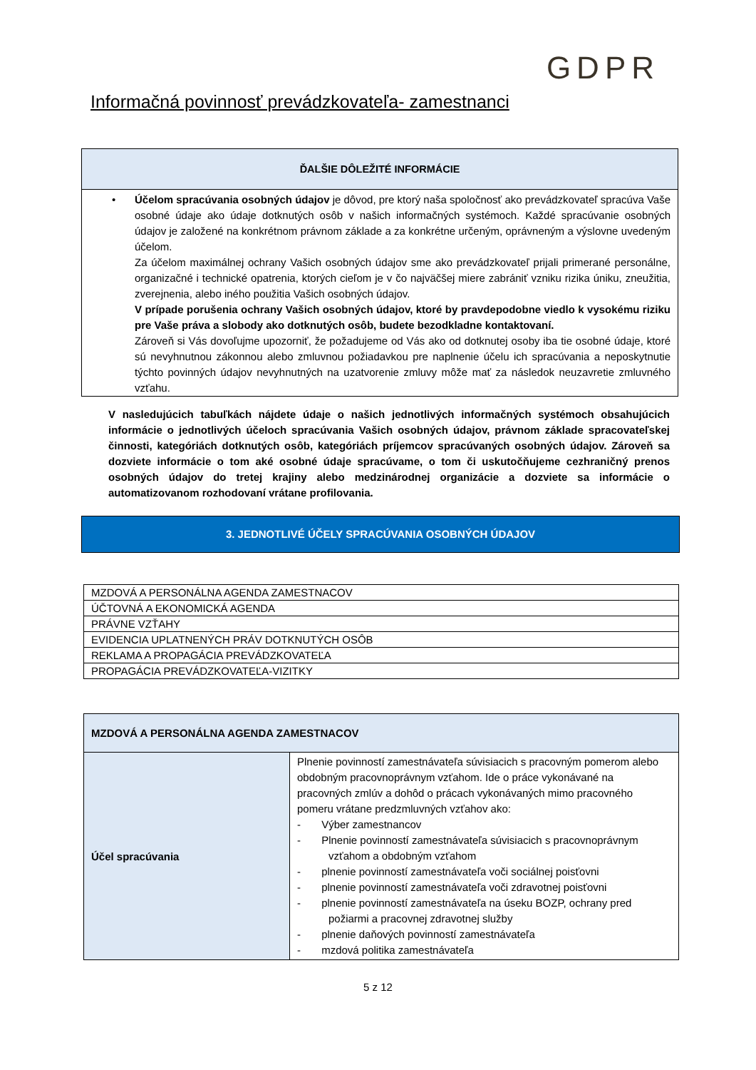GDPR
Informačná povinnosť prevádzkovateľa- zamestnanci
ĎALŠIE DÔLEŽITÉ INFORMÁCIE
• Účelom spracúvania osobných údajov je dôvod, pre ktorý naša spoločnosť ako prevádzkovateľ spracúva Vaše osobné údaje ako údaje dotknutých osôb v našich informačných systémoch. Každé spracúvanie osobných údajov je založené na konkrétnom právnom základe a za konkrétne určeným, oprávneným a výslovne uvedeným účelom.
Za účelom maximálnej ochrany Vašich osobných údajov sme ako prevádzkovateľ prijali primerané personálne, organizačné i technické opatrenia, ktorých cieľom je v čo najväčšej miere zabrániť vzniku rizika úniku, zneužitia, zverejnenia, alebo iného použitia Vašich osobných údajov.
V prípade porušenia ochrany Vašich osobných údajov, ktoré by pravdepodobne viedlo k vysokému riziku pre Vaše práva a slobody ako dotknutých osôb, budete bezodkladne kontaktovaní.
Zároveň si Vás dovoľujme upozorniť, že požadujeme od Vás ako od dotknutej osoby iba tie osobné údaje, ktoré sú nevyhnutnou zákonnou alebo zmluvnou požiadavkou pre naplnenie účelu ich spracúvania a neposkytnutie týchto povinných údajov nevyhnutných na uzatvorenie zmluvy môže mať za následok neuzavretie zmluvného vzťahu.
V nasledujúcich tabuľkách nájdete údaje o našich jednotlivých informačných systémoch obsahujúcich informácie o jednotlivých účeloch spracúvania Vašich osobných údajov, právnom základe spracovateľskej činnosti, kategóriách dotknutých osôb, kategóriách príjemcov spracúvaných osobných údajov. Zároveň sa dozviete informácie o tom aké osobné údaje spracúvame, o tom či uskutočňujeme cezhraničný prenos osobných údajov do tretej krajiny alebo medzinárodnej organizácie a dozviete sa informácie o automatizovanom rozhodovaní vrátane profilovania.
3. JEDNOTLIVÉ ÚČELY SPRACÚVANIA OSOBNÝCH ÚDAJOV
| MZDOVÁ A PERSONÁLNA AGENDA ZAMESTNACOV |
| ÚČTOVNÁ A EKONOMICKÁ AGENDA |
| PRÁVNE VZŤAHY |
| EVIDENCIA UPLATNENÝCH PRÁV DOTKNUTÝCH OSÔB |
| REKLAMA A PROPAGÁCIA PREVÁDZKOVATEĽA |
| PROPAGÁCIA PREVÁDZKOVATEĽA-VIZITKY |
| MZDOVÁ A PERSONÁLNA AGENDA ZAMESTNACOV | |
| --- | --- |
| Účel spracúvania | Plnenie povinností zamestnávateľa súvisiacich s pracovným pomerom alebo obdobným pracovnoprávnym vzťahom. Ide o práce vykonávané na pracovných zmlúv a dohôd o prácach vykonávaných mimo pracovného pomeru vrátane predzmluvných vzťahov ako: - Výber zamestnancov - Plnenie povinností zamestnávateľa súvisiacich s pracovnoprávnym vzťahom a obdobným vzťahom - plnenie povinností zamestnávateľa voči sociálnej poisťovni - plnenie povinností zamestnávateľa voči zdravotnej poisťovni - plnenie povinností zamestnávateľa na úseku BOZP, ochrany pred požiarmi a pracovnej zdravotnej služby - plnenie daňových povinností zamestnávateľa - mzdová politika zamestnávateľa |
5 z 12